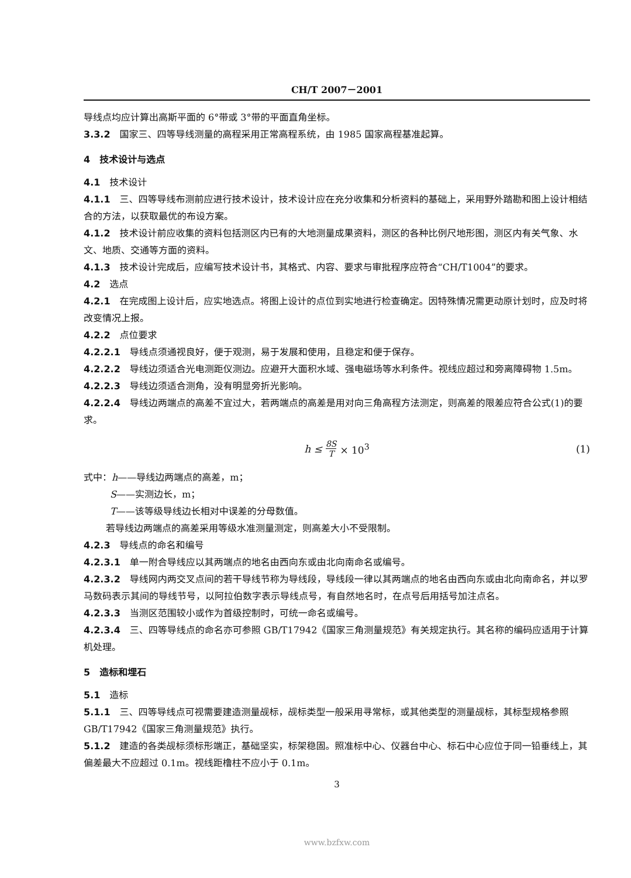CH/T 2007－2001
导线点均应计算出高斯平面的 6°带或 3°带的平面直角坐标。
3.3.2　国家三、四等导线测量的高程采用正常高程系统，由 1985 国家高程基准起算。
4　技术设计与选点
4.1　技术设计
4.1.1　三、四等导线布测前应进行技术设计，技术设计应在充分收集和分析资料的基础上，采用野外踏勘和图上设计相结合的方法，以获取最优的布设方案。
4.1.2　技术设计前应收集的资料包括测区内已有的大地测量成果资料，测区的各种比例尺地形图，测区内有关气象、水文、地质、交通等方面的资料。
4.1.3　技术设计完成后，应编写技术设计书，其格式、内容、要求与审批程序应符合“CH/T1004”的要求。
4.2　选点
4.2.1　在完成图上设计后，应实地选点。将图上设计的点位到实地进行检查确定。因特殊情况需更动原计划时，应及时将改变情况上报。
4.2.2　点位要求
4.2.2.1　导线点须通视良好，便于观测，易于发展和使用，且稳定和便于保存。
4.2.2.2　导线边须适合光电测距仪测边。应避开大面积水域、强电磁场等水利条件。视线应超过和旁离障碍物 1.5m。
4.2.2.3　导线边须适合测角，没有明显旁折光影响。
4.2.2.4　导线边两端点的高差不宜过大，若两端点的高差是用对向三角高程方法测定，则高差的限差应符合公式(1)的要求。
h ≤ 8S T × 10<sup>3</sup> (1)
式中：h——导线边两端点的高差，m；
S——实测边长，m；
T——该等级导线边长相对中误差的分母数值。
若导线边两端点的高差采用等级水准测量测定，则高差大小不受限制。
4.2.3　导线点的命名和编号
4.2.3.1　单一附合导线应以其两端点的地名由西向东或由北向南命名或编号。
4.2.3.2　导线网内两交叉点间的若干导线节称为导线段，导线段一律以其两端点的地名由西向东或由北向南命名，并以罗马数码表示其间的导线节号，以阿拉伯数字表示导线点号，有自然地名时，在点号后用括号加注点名。
4.2.3.3　当测区范围较小或作为首级控制时，可统一命名或编号。
4.2.3.4　三、四等导线点的命名亦可参照 GB/T17942《国家三角测量规范》有关规定执行。其名称的编码应适用于计算机处理。
5　造标和埋石
5.1　造标
5.1.1　三、四等导线点可视需要建造测量觇标，觇标类型一般采用寻常标，或其他类型的测量觇标，其标型规格参照 GB/T17942《国家三角测量规范》执行。
5.1.2　建造的各类觇标须标形端正，基础坚实，标架稳固。照准标中心、仪器台中心、标石中心应位于同一铅垂线上，其偏差最大不应超过 0.1m。视线距橹柱不应小于 0.1m。
3
www.bzfxw.com